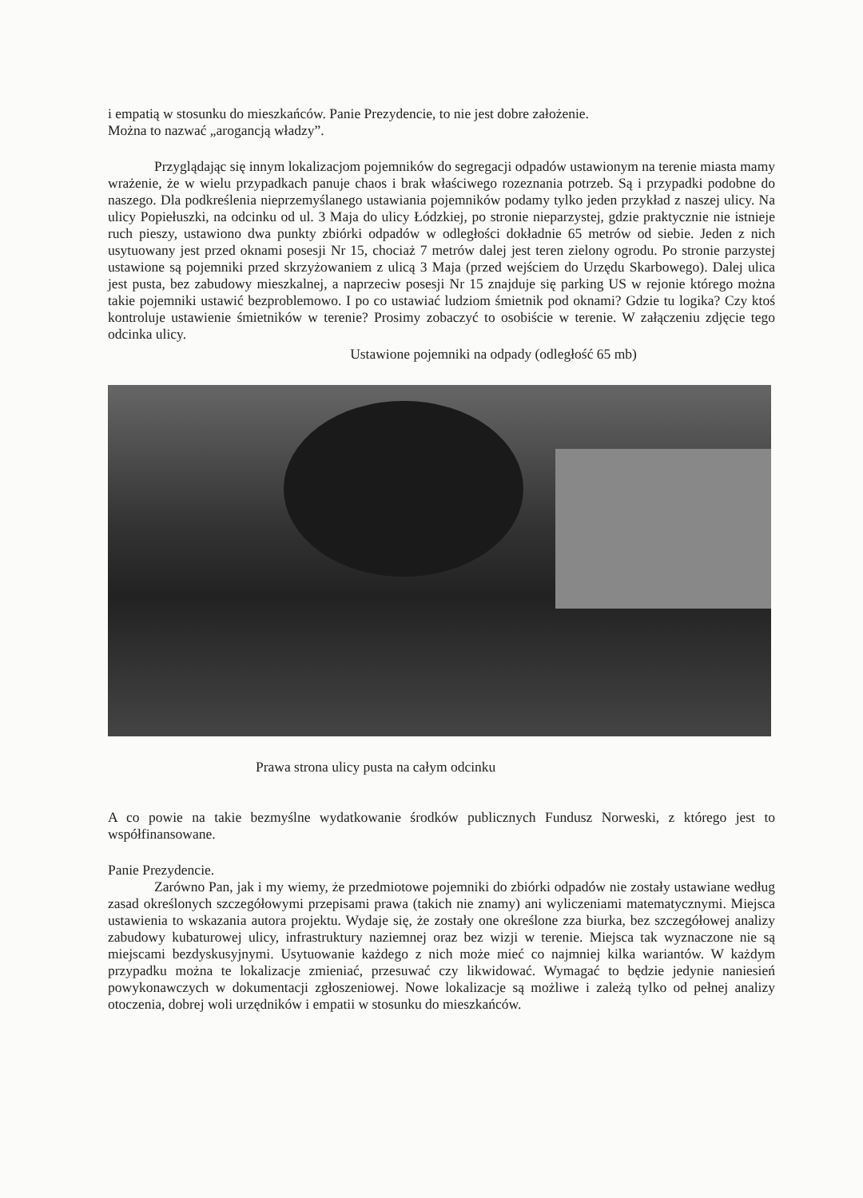i empatią w stosunku do mieszkańców. Panie Prezydencie, to nie jest dobre założenie.
Można to nazwać „arogancją władzy”.
Przyglądając się innym lokalizacjom pojemników do segregacji odpadów ustawionym na terenie miasta mamy wrażenie, że w wielu przypadkach panuje chaos i brak właściwego rozeznania potrzeb. Są i przypadki podobne do naszego. Dla podkreślenia nieprzemyślanego ustawiania pojemników podamy tylko jeden przykład z naszej ulicy. Na ulicy Popiełuszki, na odcinku od ul. 3 Maja do ulicy Łódzkiej, po stronie nieparzystej, gdzie praktycznie nie istnieje ruch pieszy, ustawiono dwa punkty zbiórki odpadów w odległości dokładnie 65 metrów od siebie. Jeden z nich usytuowany jest przed oknami posesji Nr 15, chociaż 7 metrów dalej jest teren zielony ogrodu. Po stronie parzystej ustawione są pojemniki przed skrzyżowaniem z ulicą 3 Maja (przed wejściem do Urzędu Skarbowego). Dalej ulica jest pusta, bez zabudowy mieszkalnej, a naprzeciw posesji Nr 15 znajduje się parking US w rejonie którego można takie pojemniki ustawić bezproblemowo. I po co ustawiać ludziom śmietnik pod oknami? Gdzie tu logika? Czy ktoś kontroluje ustawienie śmietników w terenie? Prosimy zobaczyć to osobiście w terenie. W załączeniu zdjęcie tego odcinka ulicy.
Ustawione pojemniki na odpady (odległość 65 mb)
Prawa strona ulicy pusta na całym odcinku
A co powie na takie bezmyślne wydatkowanie środków publicznych Fundusz Norweski, z którego jest to współfinansowane.
Panie Prezydencie.
Zarówno Pan, jak i my wiemy, że przedmiotowe pojemniki do zbiórki odpadów nie zostały ustawiane według zasad określonych szczegółowymi przepisami prawa (takich nie znamy) ani wyliczeniami matematycznymi. Miejsca ustawienia to wskazania autora projektu. Wydaje się, że zostały one określone zza biurka, bez szczegółowej analizy zabudowy kubaturowej ulicy, infrastruktury naziemnej oraz bez wizji w terenie. Miejsca tak wyznaczone nie są miejscami bezdyskusyjnymi. Usytuowanie każdego z nich może mieć co najmniej kilka wariantów. W każdym przypadku można te lokalizacje zmieniać, przesuwać czy likwidować. Wymagać to będzie jedynie naniesień powykonawczych w dokumentacji zgłoszeniowej. Nowe lokalizacje są możliwe i zależą tylko od pełnej analizy otoczenia, dobrej woli urzędników i empatii w stosunku do mieszkańców.